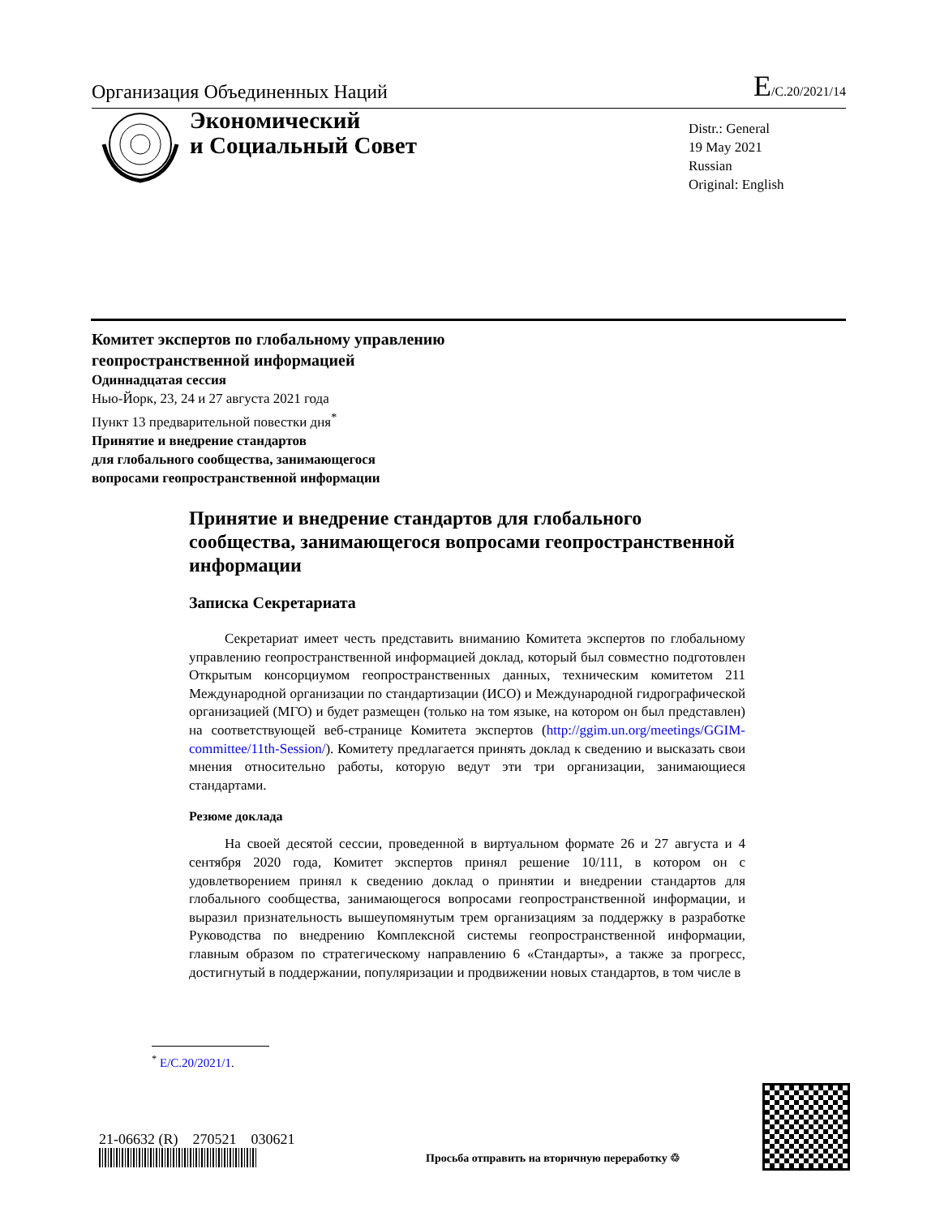Организация Объединенных Наций E/C.20/2021/14
Экономический
и Социальный Совет
Distr.: General
19 May 2021
Russian
Original: English
Комитет экспертов по глобальному управлению
геопространственной информацией
Одиннадцатая сессия
Нью-Йорк, 23, 24 и 27 августа 2021 года
Пункт 13 предварительной повестки дня<sup>*</sup>
Принятие и внедрение стандартов
для глобального сообщества, занимающегося
вопросами геопространственной информации
Принятие и внедрение стандартов для глобального сообщества, занимающегося вопросами геопространственной информации
Записка Секретариата
Секретариат имеет честь представить вниманию Комитета экспертов по глобальному управлению геопространственной информацией доклад, который был совместно подготовлен Открытым консорциумом геопространственных данных, техническим комитетом 211 Международной организации по стандартизации (ИСО) и Международной гидрографической организацией (МГО) и будет размещен (только на том языке, на котором он был представлен) на соответствующей веб-странице Комитета экспертов (http://ggim.un.org/meetings/GGIM-committee/11th-Session/). Комитету предлагается принять доклад к сведению и высказать свои мнения относительно работы, которую ведут эти три организации, занимающиеся стандартами.
Резюме доклада
На своей десятой сессии, проведенной в виртуальном формате 26 и 27 августа и 4 сентября 2020 года, Комитет экспертов принял решение 10/111, в котором он с удовлетворением принял к сведению доклад о принятии и внедрении стандартов для глобального сообщества, занимающегося вопросами геопространственной информации, и выразил признательность вышеупомянутым трем организациям за поддержку в разработке Руководства по внедрению Комплексной системы геопространственной информации, главным образом по стратегическому направлению 6 «Стандарты», а также за прогресс, достигнутый в поддержании, популяризации и продвижении новых стандартов, в том числе в
<sup>*</sup> E/C.20/2021/1.
21-06632 (R) 270521 030621
Просьба отправить на вторичную переработку ♲